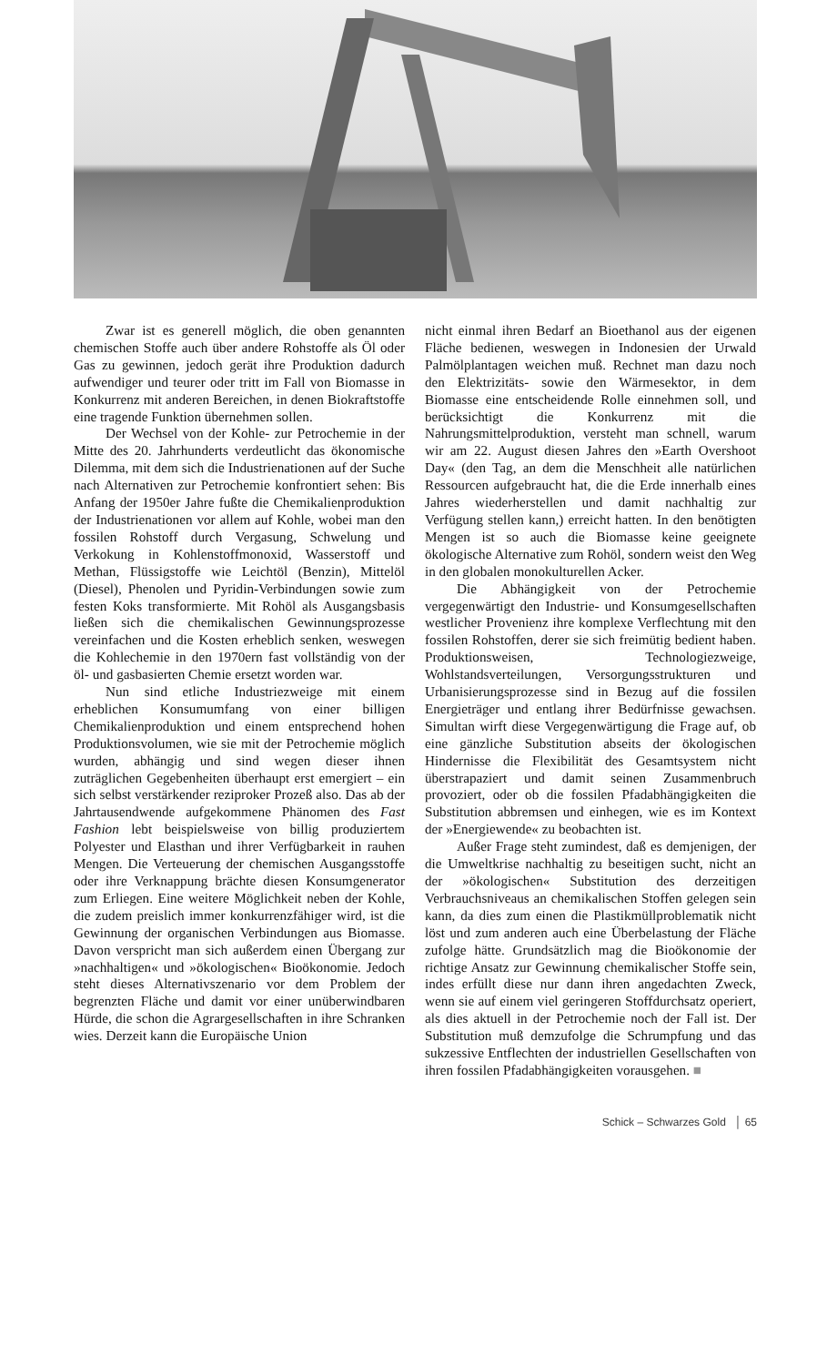Zwar ist es generell möglich, die oben genannten chemischen Stoffe auch über andere Rohstoffe als Öl oder Gas zu gewinnen, jedoch gerät ihre Produktion dadurch aufwendiger und teurer oder tritt im Fall von Biomasse in Konkurrenz mit anderen Bereichen, in denen Biokraftstoffe eine tragende Funktion übernehmen sollen.
Der Wechsel von der Kohle- zur Petrochemie in der Mitte des 20. Jahrhunderts verdeutlicht das ökonomische Dilemma, mit dem sich die Industrienationen auf der Suche nach Alternativen zur Petrochemie konfrontiert sehen: Bis Anfang der 1950er Jahre fußte die Chemikalienproduktion der Industrienationen vor allem auf Kohle, wobei man den fossilen Rohstoff durch Vergasung, Schwelung und Verkokung in Kohlenstoffmonoxid, Wasserstoff und Methan, Flüssigstoffe wie Leichtöl (Benzin), Mittelöl (Diesel), Phenolen und Pyridin-Verbindungen sowie zum festen Koks transformierte. Mit Rohöl als Ausgangsbasis ließen sich die chemikalischen Gewinnungsprozesse vereinfachen und die Kosten erheblich senken, weswegen die Kohlechemie in den 1970ern fast vollständig von der öl- und gasbasierten Chemie ersetzt worden war.
Nun sind etliche Industriezweige mit einem erheblichen Konsumumfang von einer billigen Chemikalienproduktion und einem entsprechend hohen Produktionsvolumen, wie sie mit der Petrochemie möglich wurden, abhängig und sind wegen dieser ihnen zuträglichen Gegebenheiten überhaupt erst emergiert – ein sich selbst verstärkender reziproker Prozeß also. Das ab der Jahrtausendwende aufgekommene Phänomen des Fast Fashion lebt beispielsweise von billig produziertem Polyester und Elasthan und ihrer Verfügbarkeit in rauhen Mengen. Die Verteuerung der chemischen Ausgangsstoffe oder ihre Verknappung brächte diesen Konsumgenerator zum Erliegen. Eine weitere Möglichkeit neben der Kohle, die zudem preislich immer konkurrenzfähiger wird, ist die Gewinnung der organischen Verbindungen aus Biomasse. Davon verspricht man sich außerdem einen Übergang zur »nachhaltigen« und »ökologischen« Bioökonomie. Jedoch steht dieses Alternativszenario vor dem Problem der begrenzten Fläche und damit vor einer unüberwindbaren Hürde, die schon die Agrargesellschaften in ihre Schranken wies. Derzeit kann die Europäische Union
nicht einmal ihren Bedarf an Bioethanol aus der eigenen Fläche bedienen, weswegen in Indonesien der Urwald Palmölplantagen weichen muß. Rechnet man dazu noch den Elektrizitäts- sowie den Wärmesektor, in dem Biomasse eine entscheidende Rolle einnehmen soll, und berücksichtigt die Konkurrenz mit die Nahrungsmittelproduktion, versteht man schnell, warum wir am 22. August diesen Jahres den »Earth Overshoot Day« (den Tag, an dem die Menschheit alle natürlichen Ressourcen aufgebraucht hat, die die Erde innerhalb eines Jahres wiederherstellen und damit nachhaltig zur Verfügung stellen kann,) erreicht hatten. In den benötigten Mengen ist so auch die Biomasse keine geeignete ökologische Alternative zum Rohöl, sondern weist den Weg in den globalen monokulturellen Acker.
Die Abhängigkeit von der Petrochemie vergegenwärtigt den Industrie- und Konsumgesellschaften westlicher Provenienz ihre komplexe Verflechtung mit den fossilen Rohstoffen, derer sie sich freimütig bedient haben. Produktionsweisen, Technologiezweige, Wohlstandsverteilungen, Versorgungsstrukturen und Urbanisierungsprozesse sind in Bezug auf die fossilen Energieträger und entlang ihrer Bedürfnisse gewachsen. Simultan wirft diese Vergegenwärtigung die Frage auf, ob eine gänzliche Substitution abseits der ökologischen Hindernisse die Flexibilität des Gesamtsystem nicht überstrapaziert und damit seinen Zusammenbruch provoziert, oder ob die fossilen Pfadabhängigkeiten die Substitution abbremsen und einhegen, wie es im Kontext der »Energiewende« zu beobachten ist.
Außer Frage steht zumindest, daß es demjenigen, der die Umweltkrise nachhaltig zu beseitigen sucht, nicht an der »ökologischen« Substitution des derzeitigen Verbrauchsniveaus an chemikalischen Stoffen gelegen sein kann, da dies zum einen die Plastikmüllproblematik nicht löst und zum anderen auch eine Überbelastung der Fläche zufolge hätte. Grundsätzlich mag die Bioökonomie der richtige Ansatz zur Gewinnung chemikalischer Stoffe sein, indes erfüllt diese nur dann ihren angedachten Zweck, wenn sie auf einem viel geringeren Stoffdurchsatz operiert, als dies aktuell in der Petrochemie noch der Fall ist. Der Substitution muß demzufolge die Schrumpfung und das sukzessive Entflechten der industriellen Gesellschaften von ihren fossilen Pfadabhängigkeiten vorausgehen. ■
Schick – Schwarzes Gold │ 65